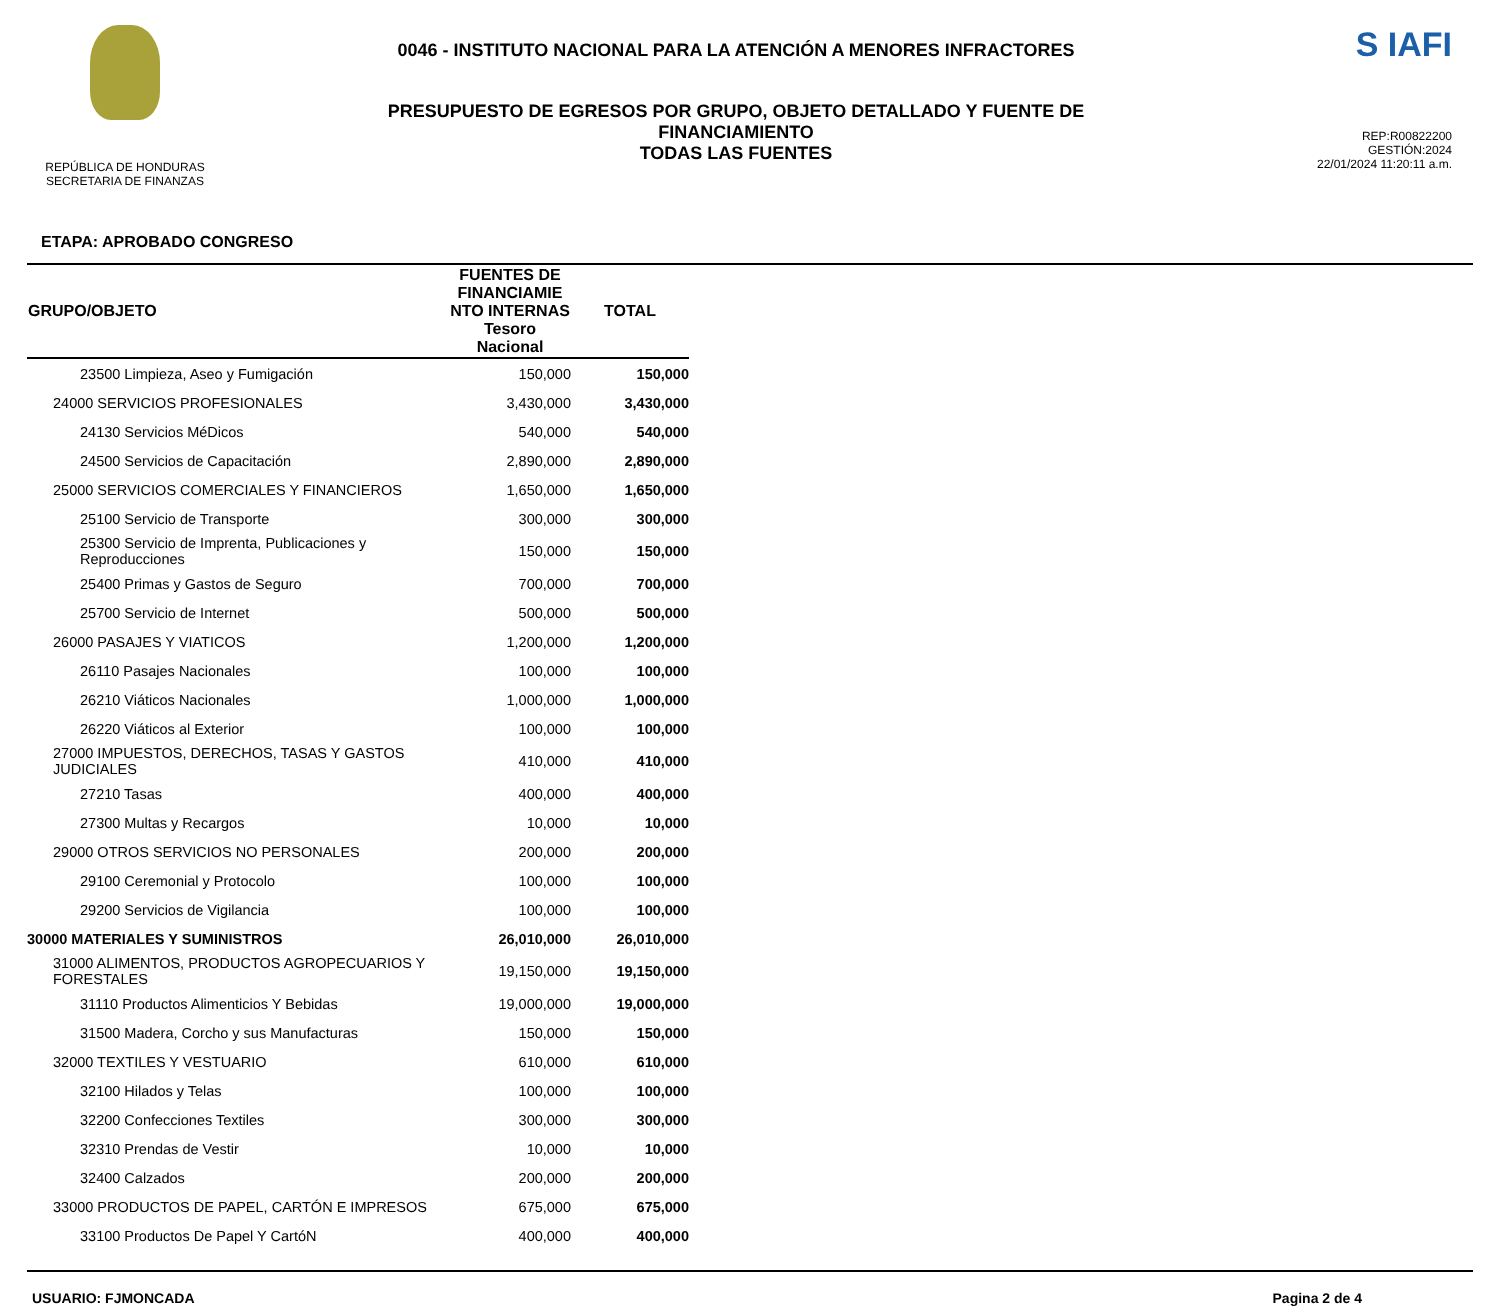REPÚBLICA DE HONDURAS
SECRETARIA DE FINANZAS
0046 - INSTITUTO NACIONAL PARA LA ATENCIÓN A MENORES INFRACTORES
PRESUPUESTO DE EGRESOS POR GRUPO, OBJETO DETALLADO Y FUENTE DE
FINANCIAMIENTO
TODAS LAS FUENTES
S IAFI
REP:R00822200
GESTIÓN:2024
22/01/2024 11:20:11 a.m.
ETAPA: APROBADO CONGRESO
| GRUPO/OBJETO | FUENTES DE FINANCIAMIE NTO INTERNAS Tesoro Nacional | TOTAL |
| --- | --- | --- |
| 23500 Limpieza, Aseo y Fumigación | 150,000 | 150,000 |
| 24000 SERVICIOS PROFESIONALES | 3,430,000 | 3,430,000 |
| 24130 Servicios MéDicos | 540,000 | 540,000 |
| 24500 Servicios de Capacitación | 2,890,000 | 2,890,000 |
| 25000 SERVICIOS COMERCIALES Y FINANCIEROS | 1,650,000 | 1,650,000 |
| 25100 Servicio de Transporte | 300,000 | 300,000 |
| 25300 Servicio de Imprenta, Publicaciones y Reproducciones | 150,000 | 150,000 |
| 25400 Primas y Gastos de Seguro | 700,000 | 700,000 |
| 25700 Servicio de Internet | 500,000 | 500,000 |
| 26000 PASAJES Y VIATICOS | 1,200,000 | 1,200,000 |
| 26110 Pasajes Nacionales | 100,000 | 100,000 |
| 26210 Viáticos Nacionales | 1,000,000 | 1,000,000 |
| 26220 Viáticos al Exterior | 100,000 | 100,000 |
| 27000 IMPUESTOS, DERECHOS, TASAS Y GASTOS JUDICIALES | 410,000 | 410,000 |
| 27210 Tasas | 400,000 | 400,000 |
| 27300 Multas y Recargos | 10,000 | 10,000 |
| 29000 OTROS SERVICIOS NO PERSONALES | 200,000 | 200,000 |
| 29100 Ceremonial y Protocolo | 100,000 | 100,000 |
| 29200 Servicios de Vigilancia | 100,000 | 100,000 |
| 30000 MATERIALES Y SUMINISTROS | 26,010,000 | 26,010,000 |
| 31000 ALIMENTOS, PRODUCTOS AGROPECUARIOS Y FORESTALES | 19,150,000 | 19,150,000 |
| 31110 Productos Alimenticios Y Bebidas | 19,000,000 | 19,000,000 |
| 31500 Madera, Corcho y sus Manufacturas | 150,000 | 150,000 |
| 32000 TEXTILES Y VESTUARIO | 610,000 | 610,000 |
| 32100 Hilados y Telas | 100,000 | 100,000 |
| 32200 Confecciones Textiles | 300,000 | 300,000 |
| 32310 Prendas de Vestir | 10,000 | 10,000 |
| 32400 Calzados | 200,000 | 200,000 |
| 33000 PRODUCTOS DE PAPEL, CARTÓN E IMPRESOS | 675,000 | 675,000 |
| 33100 Productos De Papel Y CartóN | 400,000 | 400,000 |
USUARIO: FJMONCADA Pagina 2 de 4